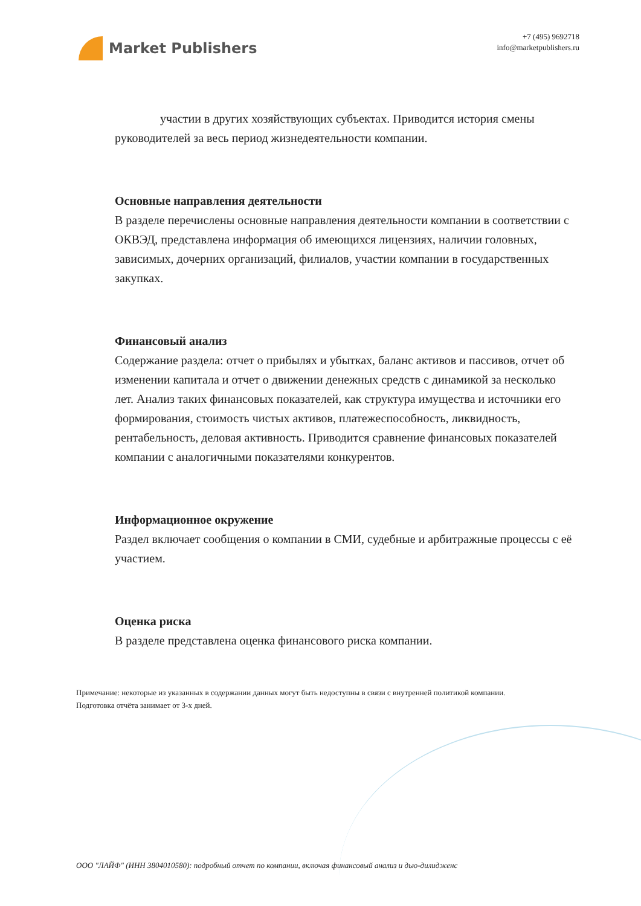Market Publishers
+7 (495) 9692718
info@marketpublishers.ru
участии в других хозяйствующих субъектах. Приводится история смены руководителей за весь период жизнедеятельности компании.
Основные направления деятельности
В разделе перечислены основные направления деятельности компании в соответствии с ОКВЭД, представлена информация об имеющихся лицензиях, наличии головных, зависимых, дочерних организаций, филиалов, участии компании в государственных закупках.
Финансовый анализ
Содержание раздела: отчет о прибылях и убытках, баланс активов и пассивов, отчет об изменении капитала и отчет о движении денежных средств с динамикой за несколько лет. Анализ таких финансовых показателей, как структура имущества и источники его формирования, стоимость чистых активов, платежеспособность, ликвидность, рентабельность, деловая активность. Приводится сравнение финансовых показателей компании с аналогичными показателями конкурентов.
Информационное окружение
Раздел включает сообщения о компании в СМИ, судебные и арбитражные процессы с её участием.
Оценка риска
В разделе представлена оценка финансового риска компании.
Примечание: некоторые из указанных в содержании данных могут быть недоступны в связи с внутренней политикой компании.
Подготовка отчёта занимает от 3-х дней.
ООО "ЛАЙФ" (ИНН 3804010580): подробный отчет по компании, включая финансовый анализ и дью-дилидженс